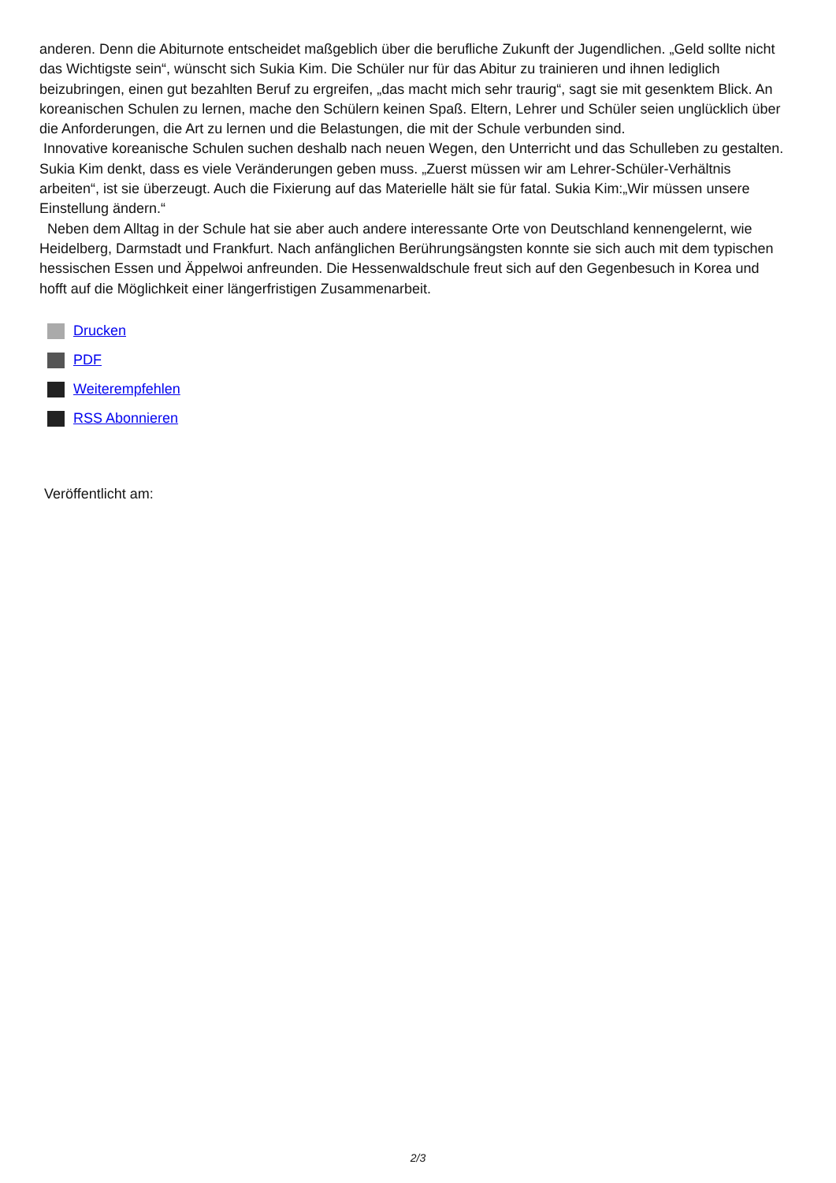anderen. Denn die Abiturnote entscheidet maßgeblich über die berufliche Zukunft der Jugendlichen. „Geld sollte nicht das Wichtigste sein“, wünscht sich Sukia Kim. Die Schüler nur für das Abitur zu trainieren und ihnen lediglich beizubringen, einen gut bezahlten Beruf zu ergreifen, „das macht mich sehr traurig“, sagt sie mit gesenktem Blick. An koreanischen Schulen zu lernen, mache den Schülern keinen Spaß. Eltern, Lehrer und Schüler seien unglücklich über die Anforderungen, die Art zu lernen und die Belastungen, die mit der Schule verbunden sind.
Innovative koreanische Schulen suchen deshalb nach neuen Wegen, den Unterricht und das Schulleben zu gestalten. Sukia Kim denkt, dass es viele Veränderungen geben muss. „Zuerst müssen wir am Lehrer-Schüler-Verhältnis arbeiten“, ist sie überzeugt. Auch die Fixierung auf das Materielle hält sie für fatal. Sukia Kim:„Wir müssen unsere Einstellung ändern.“
Neben dem Alltag in der Schule hat sie aber auch andere interessante Orte von Deutschland kennengelernt, wie Heidelberg, Darmstadt und Frankfurt. Nach anfänglichen Berührungsängsten konnte sie sich auch mit dem typischen hessischen Essen und Äppelwoi anfreunden. Die Hessenwaldschule freut sich auf den Gegenbesuch in Korea und hofft auf die Möglichkeit einer längerfristigen Zusammenarbeit.
Drucken
PDF
Weiterempfehlen
RSS Abonnieren
Veröffentlicht am:
2/3